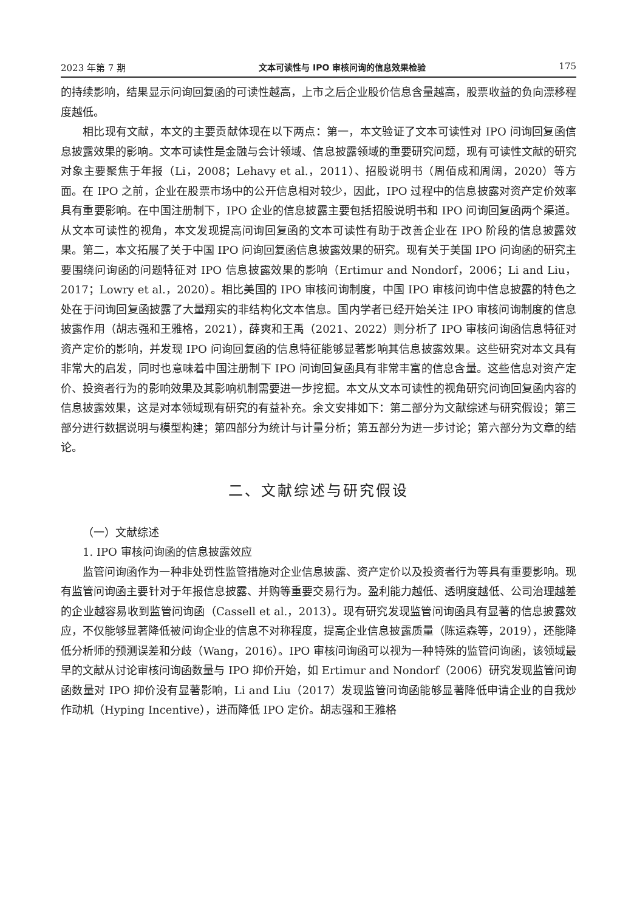2023 年第 7 期 文本可读性与 IPO 审核问询的信息效果检验 175
的持续影响，结果显示问询回复函的可读性越高，上市之后企业股价信息含量越高，股票收益的负向漂移程度越低。
相比现有文献，本文的主要贡献体现在以下两点：第一，本文验证了文本可读性对 IPO 问询回复函信息披露效果的影响。文本可读性是金融与会计领域、信息披露领域的重要研究问题，现有可读性文献的研究对象主要聚焦于年报（Li，2008；Lehavy et al.，2011）、招股说明书（周佰成和周阔，2020）等方面。在 IPO 之前，企业在股票市场中的公开信息相对较少，因此，IPO 过程中的信息披露对资产定价效率具有重要影响。在中国注册制下，IPO 企业的信息披露主要包括招股说明书和 IPO 问询回复函两个渠道。从文本可读性的视角，本文发现提高问询回复函的文本可读性有助于改善企业在 IPO 阶段的信息披露效果。第二，本文拓展了关于中国 IPO 问询回复函信息披露效果的研究。现有关于美国 IPO 问询函的研究主要围绕问询函的问题特征对 IPO 信息披露效果的影响（Ertimur and Nondorf，2006；Li and Liu，2017；Lowry et al.，2020）。相比美国的 IPO 审核问询制度，中国 IPO 审核问询中信息披露的特色之处在于问询回复函披露了大量翔实的非结构化文本信息。国内学者已经开始关注 IPO 审核问询制度的信息披露作用（胡志强和王雅格，2021），薛爽和王禹（2021、2022）则分析了 IPO 审核问询函信息特征对资产定价的影响，并发现 IPO 问询回复函的信息特征能够显著影响其信息披露效果。这些研究对本文具有非常大的启发，同时也意味着中国注册制下 IPO 问询回复函具有非常丰富的信息含量。这些信息对资产定价、投资者行为的影响效果及其影响机制需要进一步挖掘。本文从文本可读性的视角研究问询回复函内容的信息披露效果，这是对本领域现有研究的有益补充。余文安排如下：第二部分为文献综述与研究假设；第三部分进行数据说明与模型构建；第四部分为统计与计量分析；第五部分为进一步讨论；第六部分为文章的结论。
二、文献综述与研究假设
（一）文献综述
1. IPO 审核问询函的信息披露效应
监管问询函作为一种非处罚性监管措施对企业信息披露、资产定价以及投资者行为等具有重要影响。现有监管问询函主要针对于年报信息披露、并购等重要交易行为。盈利能力越低、透明度越低、公司治理越差的企业越容易收到监管问询函（Cassell et al.，2013）。现有研究发现监管问询函具有显著的信息披露效应，不仅能够显著降低被问询企业的信息不对称程度，提高企业信息披露质量（陈运森等，2019），还能降低分析师的预测误差和分歧（Wang，2016）。IPO 审核问询函可以视为一种特殊的监管问询函，该领域最早的文献从讨论审核问询函数量与 IPO 抑价开始，如 Ertimur and Nondorf（2006）研究发现监管问询函数量对 IPO 抑价没有显著影响，Li and Liu（2017）发现监管问询函能够显著降低申请企业的自我炒作动机（Hyping Incentive），进而降低 IPO 定价。胡志强和王雅格